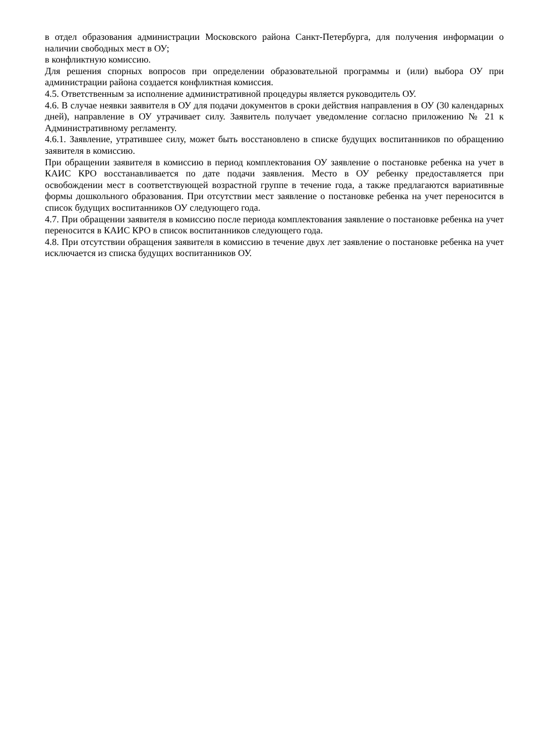в отдел образования администрации Московского района Санкт-Петербурга, для получения информации о наличии свободных мест в ОУ;
в конфликтную комиссию.
Для решения спорных вопросов при определении образовательной программы и (или) выбора ОУ при администрации района создается конфликтная комиссия.
4.5. Ответственным за исполнение административной процедуры является руководитель ОУ.
4.6. В случае неявки заявителя в ОУ для подачи документов в сроки действия направления в ОУ (30 календарных дней), направление в ОУ утрачивает силу. Заявитель получает уведомление согласно приложению № 21 к Административному регламенту.
4.6.1. Заявление, утратившее силу, может быть восстановлено в списке будущих воспитанников по обращению заявителя в комиссию.
При обращении заявителя в комиссию в период комплектования ОУ заявление о постановке ребенка на учет в КАИС КРО восстанавливается по дате подачи заявления. Место в ОУ ребенку предоставляется при освобождении мест в соответствующей возрастной группе в течение года, а также предлагаются вариативные формы дошкольного образования. При отсутствии мест заявление о постановке ребенка на учет переносится в список будущих воспитанников ОУ следующего года.
4.7. При обращении заявителя в комиссию после периода комплектования заявление о постановке ребенка на учет переносится в КАИС КРО в список воспитанников следующего года.
4.8. При отсутствии обращения заявителя в комиссию в течение двух лет заявление о постановке ребенка на учет исключается из списка будущих воспитанников ОУ.